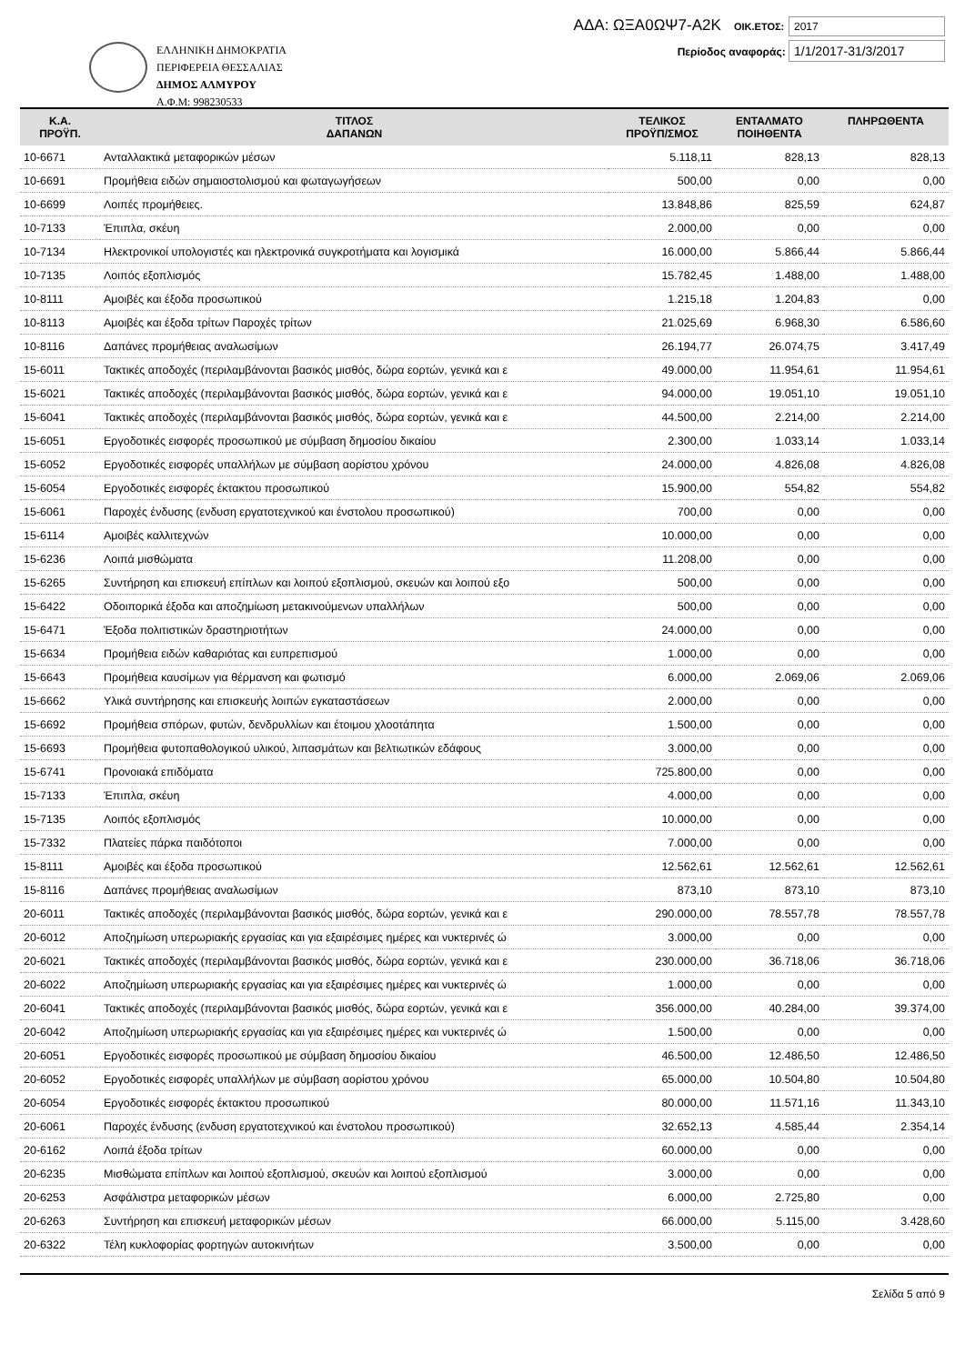ΕΛΛΗΝΙΚΗ ΔΗΜΟΚΡΑΤΙΑ
ΠΕΡΙΦΕΡΕΙΑ ΘΕΣΣΑΛΙΑΣ
ΔΗΜΟΣ ΑΛΜΥΡΟΥ
Α.Φ.Μ: 998230533
ΑΔΑ: ΩΞΑ0ΩΨ7-Α2Κ ΟΙΚ.ΕΤΟΣ: 2017
Περίοδος αναφοράς: 1/1/2017-31/3/2017
| Κ.Α. ΠΡΟΫΠ. | ΤΙΤΛΟΣ ΔΑΠΑΝΩΝ | ΤΕΛΙΚΟΣ ΠΡΟΫΠ/ΣΜΟΣ | ΕΝΤΑΛΜΑΤΟ ΠΟΙΗΘΕΝΤΑ | ΠΛΗΡΩΘΕΝΤΑ |
| --- | --- | --- | --- | --- |
| 10-6671 | Ανταλλακτικά μεταφορικών μέσων | 5.118,11 | 828,13 | 828,13 |
| 10-6691 | Προμήθεια ειδών σημαιοστολισμού και φωταγωγήσεων | 500,00 | 0,00 | 0,00 |
| 10-6699 | Λοιπές προμήθειες. | 13.848,86 | 825,59 | 624,87 |
| 10-7133 | Έπιπλα, σκέυη | 2.000,00 | 0,00 | 0,00 |
| 10-7134 | Ηλεκτρονικοί υπολογιστές και ηλεκτρονικά συγκροτήματα και λογισμικά | 16.000,00 | 5.866,44 | 5.866,44 |
| 10-7135 | Λοιπός εξοπλισμός | 15.782,45 | 1.488,00 | 1.488,00 |
| 10-8111 | Αμοιβές και έξοδα προσωπικού | 1.215,18 | 1.204,83 | 0,00 |
| 10-8113 | Αμοιβές και έξοδα τρίτων Παροχές τρίτων | 21.025,69 | 6.968,30 | 6.586,60 |
| 10-8116 | Δαπάνες προμήθειας αναλωσίμων | 26.194,77 | 26.074,75 | 3.417,49 |
| 15-6011 | Τακτικές αποδοχές (περιλαμβάνονται βασικός μισθός, δώρα εορτών, γενικά και ε | 49.000,00 | 11.954,61 | 11.954,61 |
| 15-6021 | Τακτικές αποδοχές (περιλαμβάνονται βασικός μισθός, δώρα εορτών, γενικά και ε | 94.000,00 | 19.051,10 | 19.051,10 |
| 15-6041 | Τακτικές αποδοχές (περιλαμβάνονται βασικός μισθός, δώρα εορτών, γενικά και ε | 44.500,00 | 2.214,00 | 2.214,00 |
| 15-6051 | Εργοδοτικές εισφορές προσωπικού με σύμβαση δημοσίου δικαίου | 2.300,00 | 1.033,14 | 1.033,14 |
| 15-6052 | Εργοδοτικές εισφορές υπαλλήλων με σύμβαση αορίστου χρόνου | 24.000,00 | 4.826,08 | 4.826,08 |
| 15-6054 | Εργοδοτικές εισφορές έκτακτου προσωπικού | 15.900,00 | 554,82 | 554,82 |
| 15-6061 | Παροχές ένδυσης (ενδυση εργατοτεχνικού και ένστολου προσωπικού) | 700,00 | 0,00 | 0,00 |
| 15-6114 | Αμοιβές καλλιτεχνών | 10.000,00 | 0,00 | 0,00 |
| 15-6236 | Λοιπά μισθώματα | 11.208,00 | 0,00 | 0,00 |
| 15-6265 | Συντήρηση και επισκευή επίπλων και λοιπού εξοπλισμού, σκευών και λοιπού εξο | 500,00 | 0,00 | 0,00 |
| 15-6422 | Οδοιπορικά έξοδα και αποζημίωση μετακινούμενων υπαλλήλων | 500,00 | 0,00 | 0,00 |
| 15-6471 | Έξοδα πολιτιστικών δραστηριοτήτων | 24.000,00 | 0,00 | 0,00 |
| 15-6634 | Προμήθεια ειδών καθαριότας και ευπρεπισμού | 1.000,00 | 0,00 | 0,00 |
| 15-6643 | Προμήθεια καυσίμων για θέρμανση και φωτισμό | 6.000,00 | 2.069,06 | 2.069,06 |
| 15-6662 | Υλικά συντήρησης και επισκευής λοιπών εγκαταστάσεων | 2.000,00 | 0,00 | 0,00 |
| 15-6692 | Προμήθεια σπόρων, φυτών, δενδρυλλίων και έτοιμου χλοοτάπητα | 1.500,00 | 0,00 | 0,00 |
| 15-6693 | Προμήθεια φυτοπαθολογικού υλικού, λιπασμάτων και βελτιωτικών εδάφους | 3.000,00 | 0,00 | 0,00 |
| 15-6741 | Προνοιακά επιδόματα | 725.800,00 | 0,00 | 0,00 |
| 15-7133 | Έπιπλα, σκέυη | 4.000,00 | 0,00 | 0,00 |
| 15-7135 | Λοιπός εξοπλισμός | 10.000,00 | 0,00 | 0,00 |
| 15-7332 | Πλατείες πάρκα παιδότοποι | 7.000,00 | 0,00 | 0,00 |
| 15-8111 | Αμοιβές και έξοδα προσωπικού | 12.562,61 | 12.562,61 | 12.562,61 |
| 15-8116 | Δαπάνες προμήθειας αναλωσίμων | 873,10 | 873,10 | 873,10 |
| 20-6011 | Τακτικές αποδοχές (περιλαμβάνονται βασικός μισθός, δώρα εορτών, γενικά και ε | 290.000,00 | 78.557,78 | 78.557,78 |
| 20-6012 | Αποζημίωση υπερωριακής εργασίας και για εξαιρέσιμες ημέρες και νυκτερινές ώ | 3.000,00 | 0,00 | 0,00 |
| 20-6021 | Τακτικές αποδοχές (περιλαμβάνονται βασικός μισθός, δώρα εορτών, γενικά και ε | 230.000,00 | 36.718,06 | 36.718,06 |
| 20-6022 | Αποζημίωση υπερωριακής εργασίας και για εξαιρέσιμες ημέρες και νυκτερινές ώ | 1.000,00 | 0,00 | 0,00 |
| 20-6041 | Τακτικές αποδοχές (περιλαμβάνονται βασικός μισθός, δώρα εορτών, γενικά και ε | 356.000,00 | 40.284,00 | 39.374,00 |
| 20-6042 | Αποζημίωση υπερωριακής εργασίας και για εξαιρέσιμες ημέρες και νυκτερινές ώ | 1.500,00 | 0,00 | 0,00 |
| 20-6051 | Εργοδοτικές εισφορές προσωπικού με σύμβαση δημοσίου δικαίου | 46.500,00 | 12.486,50 | 12.486,50 |
| 20-6052 | Εργοδοτικές εισφορές υπαλλήλων με σύμβαση αορίστου χρόνου | 65.000,00 | 10.504,80 | 10.504,80 |
| 20-6054 | Εργοδοτικές εισφορές έκτακτου προσωπικού | 80.000,00 | 11.571,16 | 11.343,10 |
| 20-6061 | Παροχές ένδυσης (ενδυση εργατοτεχνικού και ένστολου προσωπικού) | 32.652,13 | 4.585,44 | 2.354,14 |
| 20-6162 | Λοιπά έξοδα τρίτων | 60.000,00 | 0,00 | 0,00 |
| 20-6235 | Μισθώματα επίπλων και λοιπού εξοπλισμού, σκευών και λοιπού εξοπλισμού | 3.000,00 | 0,00 | 0,00 |
| 20-6253 | Ασφάλιστρα μεταφορικών μέσων | 6.000,00 | 2.725,80 | 0,00 |
| 20-6263 | Συντήρηση και επισκευή μεταφορικών μέσων | 66.000,00 | 5.115,00 | 3.428,60 |
| 20-6322 | Τέλη κυκλοφορίας φορτηγών αυτοκινήτων | 3.500,00 | 0,00 | 0,00 |
Σελίδα 5 από 9